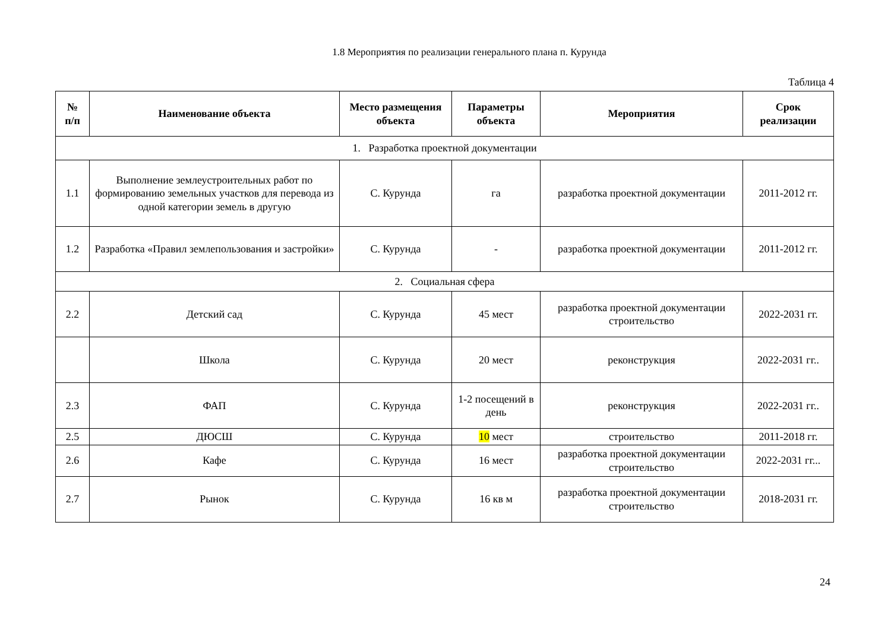1.8 Мероприятия по реализации генерального плана п. Курунда
Таблица 4
| № п/п | Наименование объекта | Место размещения объекта | Параметры объекта | Мероприятия | Срок реализации |
| --- | --- | --- | --- | --- | --- |
| 1. Разработка проектной документации | | | | | |
| 1.1 | Выполнение землеустроительных работ по формированию земельных участков для перевода из одной категории земель в другую | С. Курунда | га | разработка проектной документации | 2011-2012 гг. |
| 1.2 | Разработка «Правил землепользования и застройки» | С. Курунда | - | разработка проектной документации | 2011-2012 гг. |
| 2. Социальная сфера | | | | | |
| 2.2 | Детский сад | С. Курунда | 45 мест | разработка проектной документации строительство | 2022-2031 гг. |
| | Школа | С. Курунда | 20 мест | реконструкция | 2022-2031 гг.. |
| 2.3 | ФАП | С. Курунда | 1-2 посещений в день | реконструкция | 2022-2031 гг.. |
| 2.5 | ДЮСШ | С. Курунда | 10 мест | строительство | 2011-2018 гг. |
| 2.6 | Кафе | С. Курунда | 16 мест | разработка проектной документации строительство | 2022-2031 гг... |
| 2.7 | Рынок | С. Курунда | 16 кв м | разработка проектной документации строительство | 2018-2031 гг. |
24